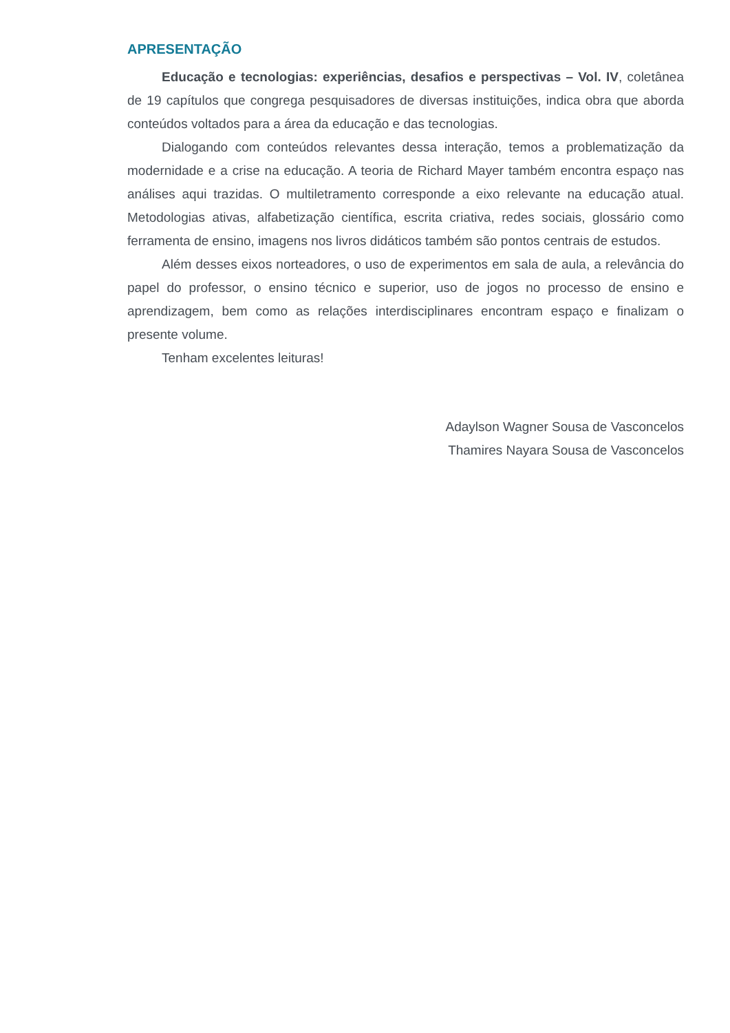APRESENTAÇÃO
Educação e tecnologias: experiências, desafios e perspectivas – Vol. IV, coletânea de 19 capítulos que congrega pesquisadores de diversas instituições, indica obra que aborda conteúdos voltados para a área da educação e das tecnologias.
Dialogando com conteúdos relevantes dessa interação, temos a problematização da modernidade e a crise na educação. A teoria de Richard Mayer também encontra espaço nas análises aqui trazidas. O multiletramento corresponde a eixo relevante na educação atual. Metodologias ativas, alfabetização científica, escrita criativa, redes sociais, glossário como ferramenta de ensino, imagens nos livros didáticos também são pontos centrais de estudos.
Além desses eixos norteadores, o uso de experimentos em sala de aula, a relevância do papel do professor, o ensino técnico e superior, uso de jogos no processo de ensino e aprendizagem, bem como as relações interdisciplinares encontram espaço e finalizam o presente volume.
Tenham excelentes leituras!
Adaylson Wagner Sousa de Vasconcelos
Thamires Nayara Sousa de Vasconcelos